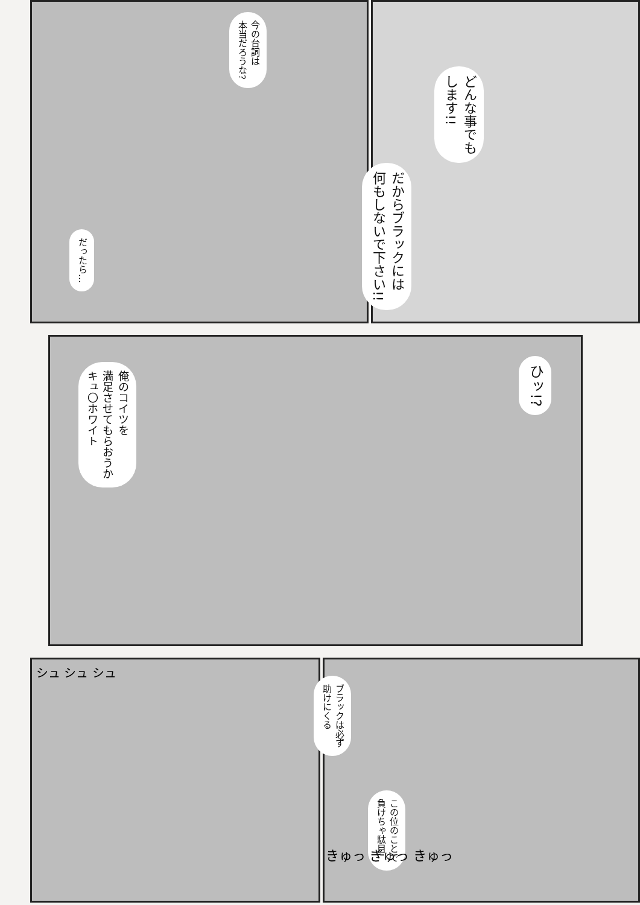今の台詞は
本当だろうな?
だったら…
どんな事でも
します!!
だからブラックには
何もしないで下さい!!
俺のコイツを
満足させてもらおうか
キュ〇ホワイト
ひッ!?
ブラックは必ず
助けにくる
この位のことで
負けちゃ駄目!
シュ シュ シュ
きゅっ ぎゅっ きゅっ